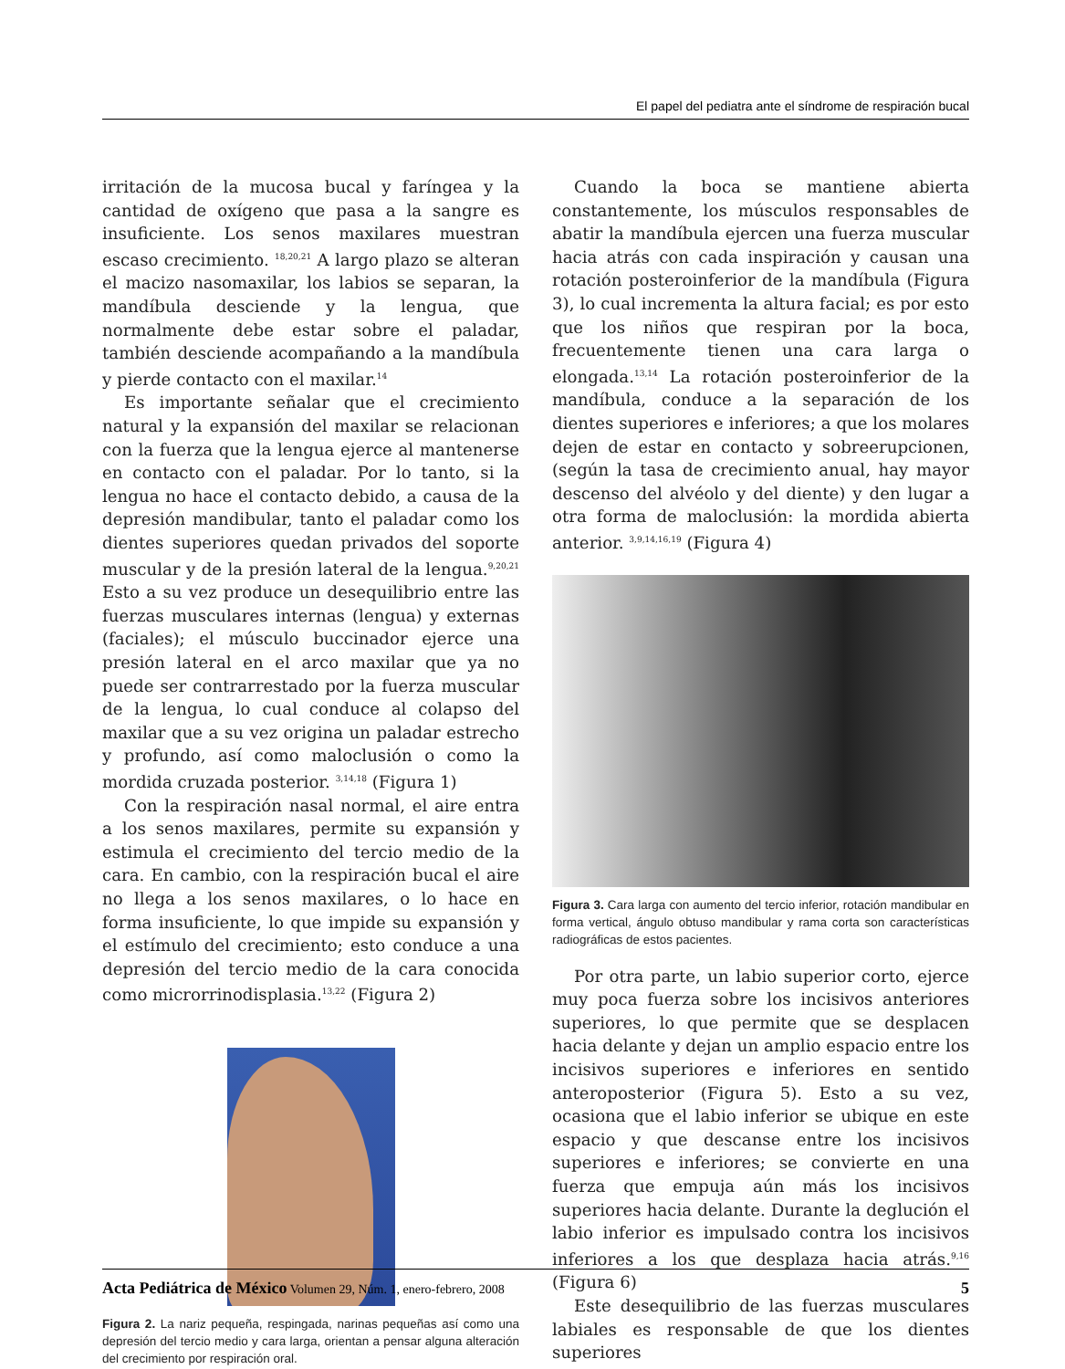El papel del pediatra ante el síndrome de respiración bucal
irritación de la mucosa bucal y faríngea y la cantidad de oxígeno que pasa a la sangre es insuficiente. Los senos maxilares muestran escaso crecimiento. <sup>18,20,21</sup> A largo plazo se alteran el macizo nasomaxilar, los labios se separan, la mandíbula desciende y la lengua, que normalmente debe estar sobre el paladar, también desciende acompañando a la mandíbula y pierde contacto con el maxilar.<sup>14</sup>
Es importante señalar que el crecimiento natural y la expansión del maxilar se relacionan con la fuerza que la lengua ejerce al mantenerse en contacto con el paladar. Por lo tanto, si la lengua no hace el contacto debido, a causa de la depresión mandibular, tanto el paladar como los dientes superiores quedan privados del soporte muscular y de la presión lateral de la lengua.<sup>9,20,21</sup> Esto a su vez produce un desequilibrio entre las fuerzas musculares internas (lengua) y externas (faciales); el músculo buccinador ejerce una presión lateral en el arco maxilar que ya no puede ser contrarrestado por la fuerza muscular de la lengua, lo cual conduce al colapso del maxilar que a su vez origina un paladar estrecho y profundo, así como maloclusión o como la mordida cruzada posterior. <sup>3,14,18</sup> (Figura 1)
Con la respiración nasal normal, el aire entra a los senos maxilares, permite su expansión y estimula el crecimiento del tercio medio de la cara. En cambio, con la respiración bucal el aire no llega a los senos maxilares, o lo hace en forma insuficiente, lo que impide su expansión y el estímulo del crecimiento; esto conduce a una depresión del tercio medio de la cara conocida como microrrinodisplasia.<sup>13,22</sup> (Figura 2)
Figura 2. La nariz pequeña, respingada, narinas pequeñas así como una depresión del tercio medio y cara larga, orientan a pensar alguna alteración del crecimiento por respiración oral.
Cuando la boca se mantiene abierta constantemente, los músculos responsables de abatir la mandíbula ejercen una fuerza muscular hacia atrás con cada inspiración y causan una rotación posteroinferior de la mandíbula (Figura 3), lo cual incrementa la altura facial; es por esto que los niños que respiran por la boca, frecuentemente tienen una cara larga o elongada.<sup>13,14</sup> La rotación posteroinferior de la mandíbula, conduce a la separación de los dientes superiores e inferiores; a que los molares dejen de estar en contacto y sobreerupcionen, (según la tasa de crecimiento anual, hay mayor descenso del alvéolo y del diente) y den lugar a otra forma de maloclusión: la mordida abierta anterior. <sup>3,9,14,16,19</sup> (Figura 4)
Figura 3. Cara larga con aumento del tercio inferior, rotación mandibular en forma vertical, ángulo obtuso mandibular y rama corta son características radiográficas de estos pacientes.
Por otra parte, un labio superior corto, ejerce muy poca fuerza sobre los incisivos anteriores superiores, lo que permite que se desplacen hacia delante y dejan un amplio espacio entre los incisivos superiores e inferiores en sentido anteroposterior (Figura 5). Esto a su vez, ocasiona que el labio inferior se ubique en este espacio y que descanse entre los incisivos superiores e inferiores; se convierte en una fuerza que empuja aún más los incisivos superiores hacia delante. Durante la deglución el labio inferior es impulsado contra los incisivos inferiores a los que desplaza hacia atrás.<sup>9,16</sup> (Figura 6)
Este desequilibrio de las fuerzas musculares labiales es responsable de que los dientes superiores
Acta Pediátrica de México Volumen 29, Núm. 1, enero-febrero, 2008 5